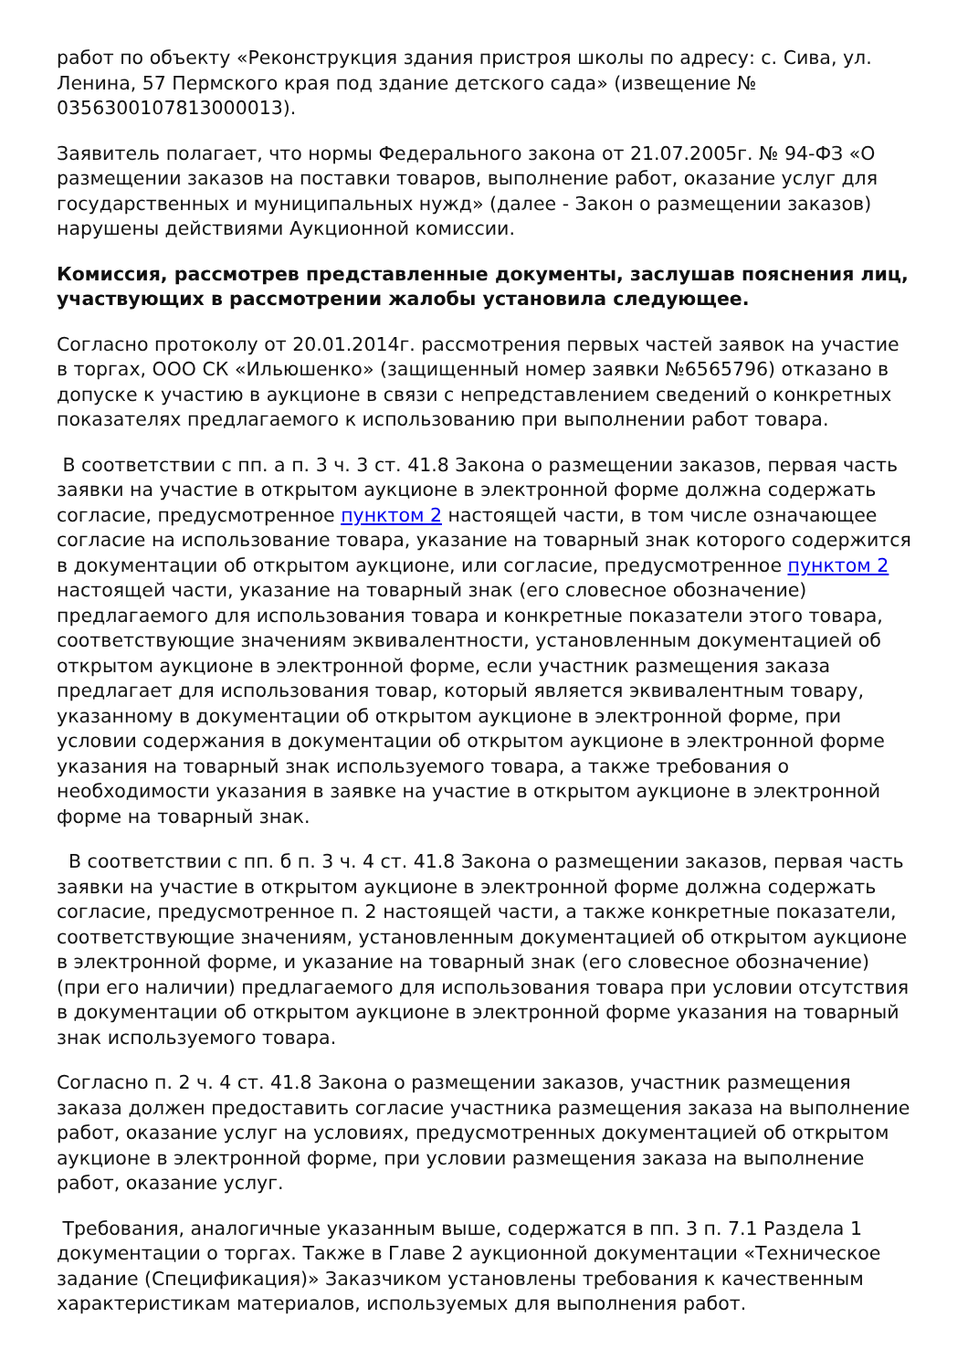работ по объекту «Реконструкция здания пристроя школы по адресу: с. Сива, ул. Ленина, 57 Пермского края под здание детского сада» (извещение № 0356300107813000013).
Заявитель полагает, что нормы Федерального закона от 21.07.2005г. № 94-ФЗ «О размещении заказов на поставки товаров, выполнение работ, оказание услуг для государственных и муниципальных нужд» (далее - Закон о размещении заказов) нарушены действиями Аукционной комиссии.
Комиссия, рассмотрев представленные документы, заслушав пояснения лиц, участвующих в рассмотрении жалобы установила следующее.
Согласно протоколу от 20.01.2014г. рассмотрения первых частей заявок на участие в торгах, ООО СК «Ильюшенко» (защищенный номер заявки №6565796) отказано в допуске к участию в аукционе в связи с непредставлением сведений о конкретных показателях предлагаемого к использованию при выполнении работ товара.
В соответствии с пп. а п. 3 ч. 3 ст. 41.8 Закона о размещении заказов, первая часть заявки на участие в открытом аукционе в электронной форме должна содержать согласие, предусмотренное пунктом 2 настоящей части, в том числе означающее согласие на использование товара, указание на товарный знак которого содержится в документации об открытом аукционе, или согласие, предусмотренное пунктом 2 настоящей части, указание на товарный знак (его словесное обозначение) предлагаемого для использования товара и конкретные показатели этого товара, соответствующие значениям эквивалентности, установленным документацией об открытом аукционе в электронной форме, если участник размещения заказа предлагает для использования товар, который является эквивалентным товару, указанному в документации об открытом аукционе в электронной форме, при условии содержания в документации об открытом аукционе в электронной форме указания на товарный знак используемого товара, а также требования о необходимости указания в заявке на участие в открытом аукционе в электронной форме на товарный знак.
В соответствии с пп. б п. 3 ч. 4 ст. 41.8 Закона о размещении заказов, первая часть заявки на участие в открытом аукционе в электронной форме должна содержать согласие, предусмотренное п. 2 настоящей части, а также конкретные показатели, соответствующие значениям, установленным документацией об открытом аукционе в электронной форме, и указание на товарный знак (его словесное обозначение) (при его наличии) предлагаемого для использования товара при условии отсутствия в документации об открытом аукционе в электронной форме указания на товарный знак используемого товара.
Согласно п. 2 ч. 4 ст. 41.8 Закона о размещении заказов, участник размещения заказа должен предоставить согласие участника размещения заказа на выполнение работ, оказание услуг на условиях, предусмотренных документацией об открытом аукционе в электронной форме, при условии размещения заказа на выполнение работ, оказание услуг.
Требования, аналогичные указанным выше, содержатся в пп. 3 п. 7.1 Раздела 1 документации о торгах. Также в Главе 2 аукционной документации «Техническое задание (Спецификация)» Заказчиком установлены требования к качественным характеристикам материалов, используемых для выполнения работ.